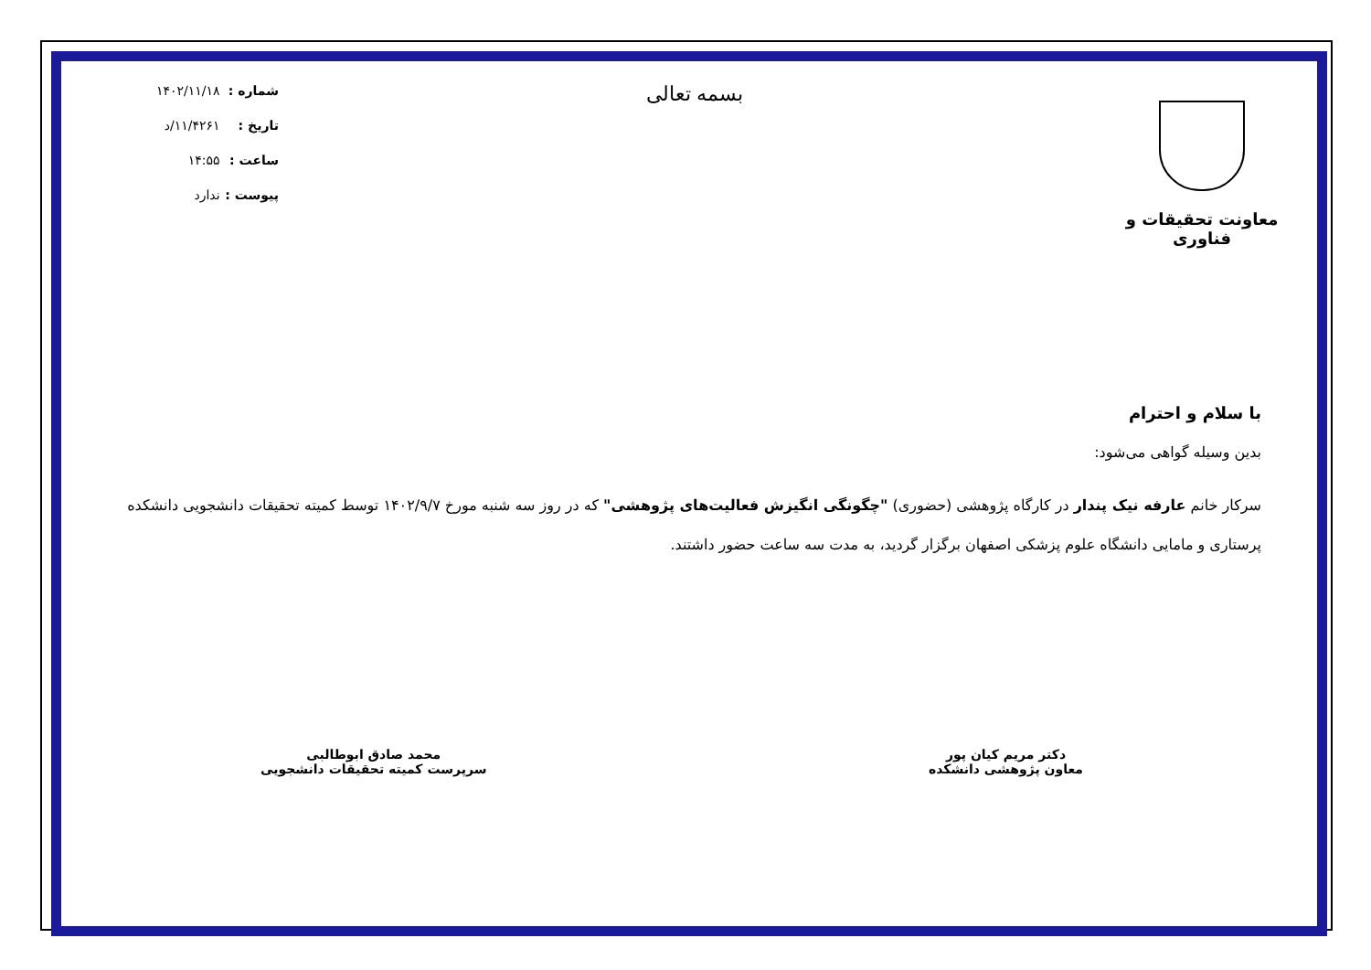معاونت تحقیقات و فناوری
بسمه تعالی
شماره : ۱۴۰۲/۱۱/۱۸
تاریخ : ۱۱/۴۲۶۱/د
ساعت : ۱۴:۵۵
پیوست : ندارد
با سلام و احترام
بدین وسیله گواهی می‌شود:
سرکار خانم عارفه نیک پندار در کارگاه پژوهشی (حضوری) "چگونگی انگیزش فعالیت‌های پژوهشی" که در روز سه شنبه مورخ ۱۴۰۲/۹/۷ توسط کمیته تحقیقات دانشجویی دانشکده پرستاری و مامایی دانشگاه علوم پزشکی اصفهان برگزار گردید، به مدت سه ساعت حضور داشتند.
دکتر مریم کیان پور
معاون پژوهشی دانشکده
محمد صادق ابوطالبی
سرپرست کمیته تحقیقات دانشجویی